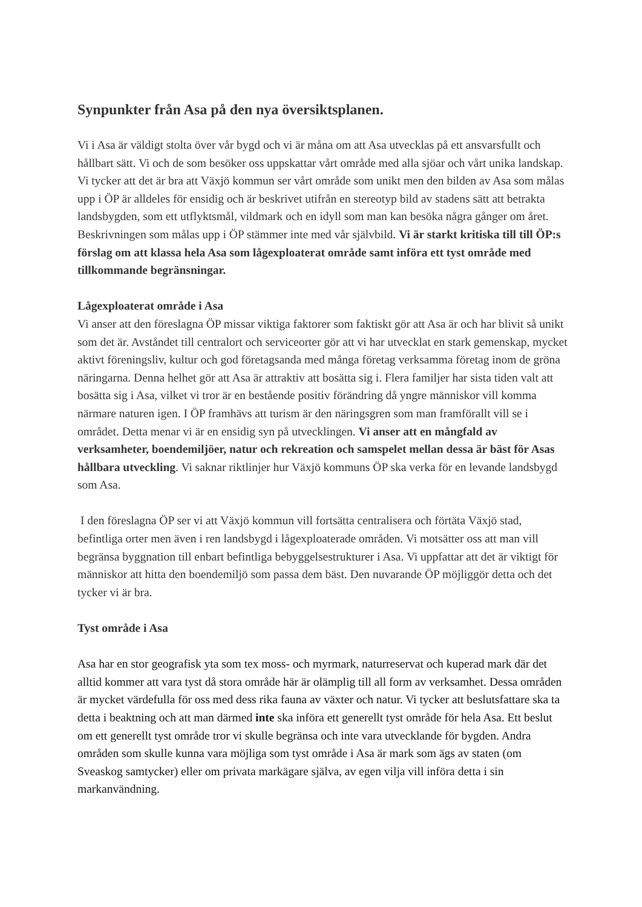Synpunkter från Asa på den nya översiktsplanen.
Vi i Asa är väldigt stolta över vår bygd och vi är måna om att Asa utvecklas på ett ansvarsfullt och hållbart sätt. Vi och de som besöker oss uppskattar vårt område med alla sjöar och vårt unika landskap. Vi tycker att det är bra att Växjö kommun ser vårt område som unikt men den bilden av Asa som målas upp i ÖP är alldeles för ensidig och är beskrivet utifrån en stereotyp bild av stadens sätt att betrakta landsbygden, som ett utflyktsmål, vildmark och en idyll som man kan besöka några gånger om året. Beskrivningen som målas upp i ÖP stämmer inte med vår självbild. Vi är starkt kritiska till till ÖP:s förslag om att klassa hela Asa som lågexploaterat område samt införa ett tyst område med tillkommande begränsningar.
Lågexploaterat område i Asa
Vi anser att den föreslagna ÖP missar viktiga faktorer som faktiskt gör att Asa är och har blivit så unikt som det är. Avståndet till centralort och serviceorter gör att vi har utvecklat en stark gemenskap, mycket aktivt föreningsliv, kultur och god företagsanda med många företag verksamma företag inom de gröna näringarna. Denna helhet gör att Asa är attraktiv att bosätta sig i. Flera familjer har sista tiden valt att bosätta sig i Asa, vilket vi tror är en bestående positiv förändring då yngre människor vill komma närmare naturen igen. I ÖP framhävs att turism är den näringsgren som man framförallt vill se i området. Detta menar vi är en ensidig syn på utvecklingen. Vi anser att en mångfald av verksamheter, boendemiljöer, natur och rekreation och samspelet mellan dessa är bäst för Asas hållbara utveckling. Vi saknar riktlinjer hur Växjö kommuns ÖP ska verka för en levande landsbygd som Asa.
I den föreslagna ÖP ser vi att Växjö kommun vill fortsätta centralisera och förtäta Växjö stad, befintliga orter men även i ren landsbygd i lågexploaterade områden. Vi motsätter oss att man vill begränsa byggnation till enbart befintliga bebyggelsestrukturer i Asa. Vi uppfattar att det är viktigt för människor att hitta den boendemiljö som passa dem bäst. Den nuvarande ÖP möjliggör detta och det tycker vi är bra.
Tyst område i Asa
Asa har en stor geografisk yta som tex moss- och myrmark, naturreservat och kuperad mark där det alltid kommer att vara tyst då stora område här är olämplig till all form av verksamhet. Dessa områden är mycket värdefulla för oss med dess rika fauna av växter och natur. Vi tycker att beslutsfattare ska ta detta i beaktning och att man därmed inte ska införa ett generellt tyst område för hela Asa. Ett beslut om ett generellt tyst område tror vi skulle begränsa och inte vara utvecklande för bygden. Andra områden som skulle kunna vara möjliga som tyst område i Asa är mark som ägs av staten (om Sveaskog samtycker) eller om privata markägare själva, av egen vilja vill införa detta i sin markanvändning.